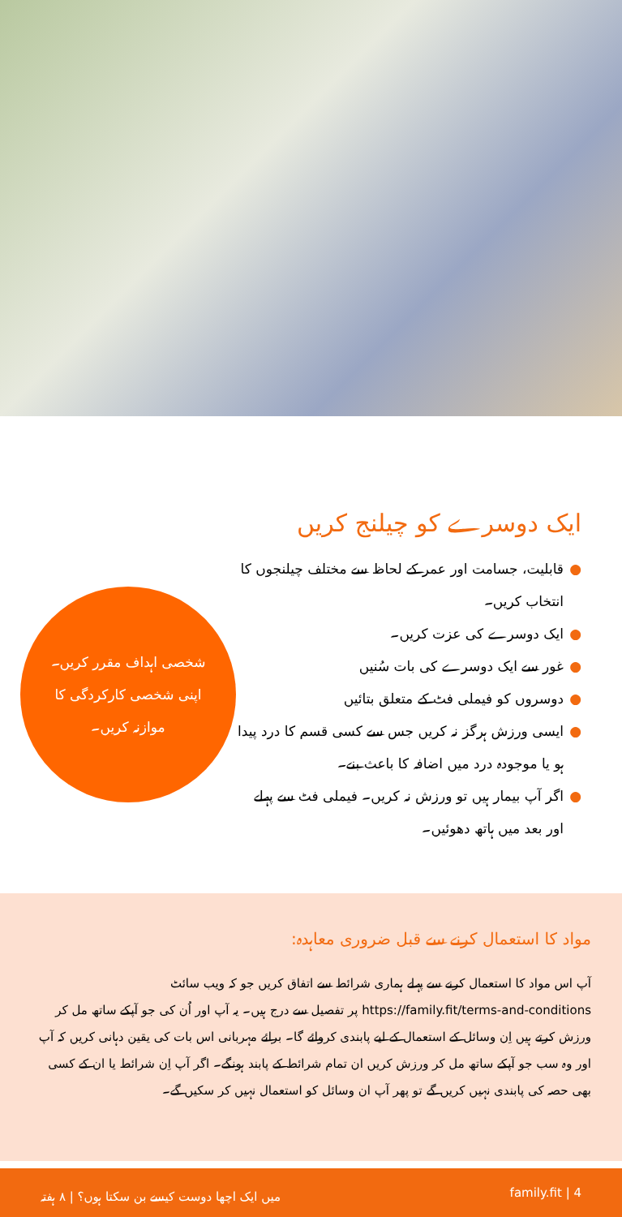ایک دوسرے کو چیلنج کریں
● قابلیت، جسامت اور عمر کے لحاظ سے مختلف چیلنجوں کا انتخاب کریں۔
● ایک دوسرے کی عزت کریں۔
● غور سے ایک دوسرے کی بات سُنیں
● دوسروں کو فیملی فٹ کے متعلق بتائیں
● ایسی ورزش ہرگز نہ کریں جس سے کسی قسم کا درد پیدا ہو یا موجودہ درد میں اضافہ کا باعث بنے۔
● اگر آپ بیمار ہیں تو ورزش نہ کریں۔ فیملی فٹ سے پہلے اور بعد میں ہاتھ دھوئیں۔
شخصی اہداف مقرر کریں۔
اپنی شخصی کارکردگی کا موازنہ کریں۔
مواد کا استعمال کرنے سے قبل ضروری معاہدہ:
آپ اس مواد کا استعمال کرنے سے پہلے ہماری شرائط سے اتفاق کریں جو کہ ویب سائٹ https://family.fit/terms-and-conditions پر تفصیل سے درج ہیں۔ یہ آپ اور اُن کی جو آپکے ساتھ مل کر ورزش کرتے ہیں اِن وسائل کے استعمال کے لیے پابندی کروائے گا۔ برائے مہربانی اس بات کی یقین دہانی کریں کہ آپ اور وہ سب جو آپکے ساتھ مل کر ورزش کریں ان تمام شرائط کے پابند ہونگے۔ اگر آپ اِن شرائط یا ان کے کسی بھی حصہ کی پابندی نہیں کریں گے تو پھر آپ ان وسائل کو استعمال نہیں کر سکیں گے۔
میں ایک اچھا دوست کیسے بن سکتا ہوں؟ | ۸ ہفتہ family.fit | 4